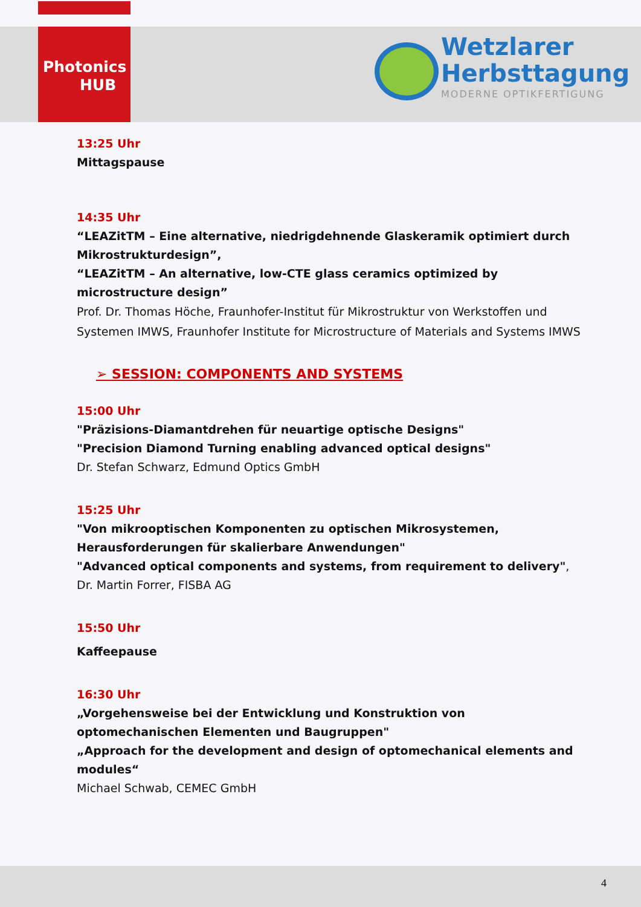Photonics
HUB
Wetzlarer
Herbsttagung
MODERNE OPTIKFERTIGUNG
13:25 Uhr
Mittagspause
14:35 Uhr
“LEAZitTM – Eine alternative, niedrigdehnende Glaskeramik optimiert durch Mikrostrukturdesign”,
“LEAZitTM – An alternative, low-CTE glass ceramics optimized by microstructure design”
Prof. Dr. Thomas Höche, Fraunhofer-Institut für Mikrostruktur von Werkstoffen und Systemen IMWS, Fraunhofer Institute for Microstructure of Materials and Systems IMWS
➢ SESSION: COMPONENTS AND SYSTEMS
15:00 Uhr
"Präzisions-Diamantdrehen für neuartige optische Designs"
"Precision Diamond Turning enabling advanced optical designs"
Dr. Stefan Schwarz, Edmund Optics GmbH
15:25 Uhr
"Von mikrooptischen Komponenten zu optischen Mikrosystemen, Herausforderungen für skalierbare Anwendungen"
"Advanced optical components and systems, from requirement to delivery",
Dr. Martin Forrer, FISBA AG
15:50 Uhr
Kaffeepause
16:30 Uhr
„Vorgehensweise bei der Entwicklung und Konstruktion von optomechanischen Elementen und Baugruppen"
„Approach for the development and design of optomechanical elements and modules“
Michael Schwab, CEMEC GmbH
4